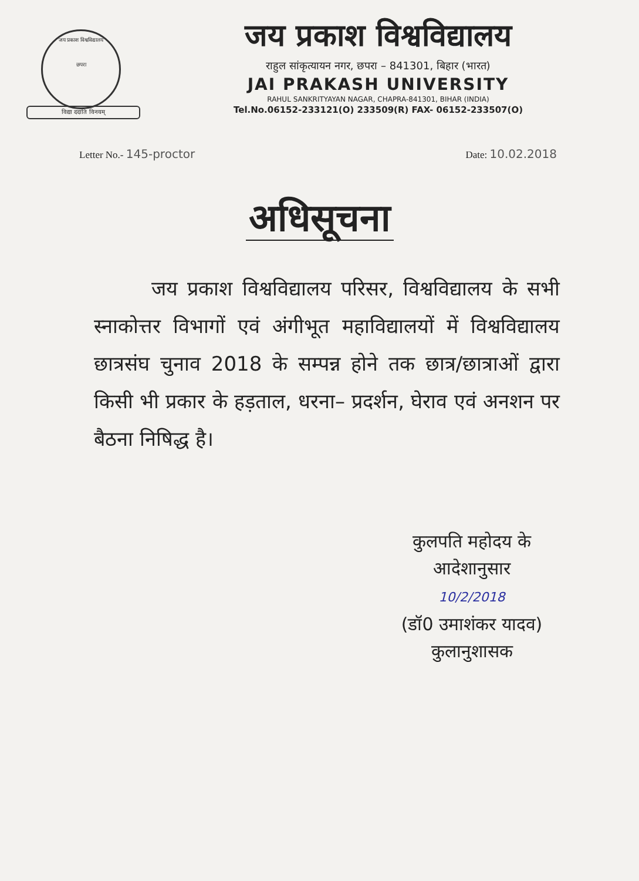जय प्रकाश विश्वविद्यालय
छपरा
विद्या ददाति विनयम्
जय प्रकाश विश्वविद्यालय
राहुल सांकृत्यायन नगर, छपरा – 841301, बिहार (भारत)
JAI PRAKASH UNIVERSITY
RAHUL SANKRITYAYAN NAGAR, CHAPRA-841301, BIHAR (INDIA)
Tel.No.06152-233121(O) 233509(R) FAX- 06152-233507(O)
Letter No.- 145-proctor
Date: 10.02.2018
अधिसूचना
जय प्रकाश विश्वविद्यालय परिसर, विश्वविद्यालय के सभी स्नाकोत्तर विभागों एवं अंगीभूत महाविद्यालयों में विश्वविद्यालय छात्रसंघ चुनाव 2018 के सम्पन्न होने तक छात्र/छात्राओं द्वारा किसी भी प्रकार के हड़ताल, धरना– प्रदर्शन, घेराव एवं अनशन पर बैठना निषिद्ध है।
कुलपति महोदय के
आदेशानुसार
10/2/2018
(डॉ0 उमाशंकर यादव)
कुलानुशासक